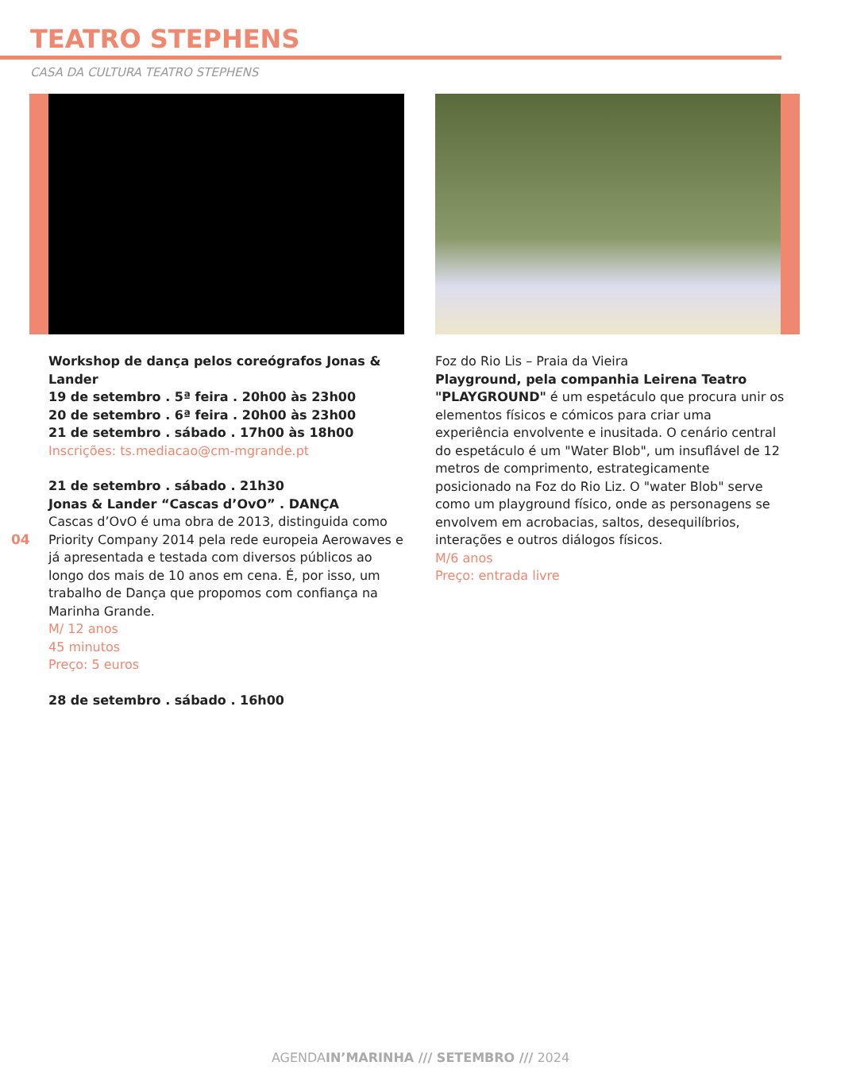TEATRO STEPHENS
CASA DA CULTURA TEATRO STEPHENS
Workshop de dança pelos coreógrafos Jonas & Lander
19 de setembro . 5ª feira . 20h00 às 23h00
20 de setembro . 6ª feira . 20h00 às 23h00
21 de setembro . sábado . 17h00 às 18h00
Inscrições: ts.mediacao@cm-mgrande.pt
21 de setembro . sábado . 21h30
Jonas & Lander “Cascas d’OvO” . DANÇA
Cascas d’OvO é uma obra de 2013, distinguida como Priority Company 2014 pela rede europeia Aerowaves e já apresentada e testada com diversos públicos ao longo dos mais de 10 anos em cena. É, por isso, um trabalho de Dança que propomos com confiança na Marinha Grande.
M/ 12 anos
45 minutos
Preço: 5 euros
28 de setembro . sábado . 16h00
04
Foz do Rio Lis – Praia da Vieira
Playground, pela companhia Leirena Teatro
"PLAYGROUND" é um espetáculo que procura unir os elementos físicos e cómicos para criar uma experiência envolvente e inusitada. O cenário central do espetáculo é um "Water Blob", um insuflável de 12 metros de comprimento, estrategicamente posicionado na Foz do Rio Liz. O "water Blob" serve como um playground físico, onde as personagens se envolvem em acrobacias, saltos, desequilíbrios, interações e outros diálogos físicos.
M/6 anos
Preço: entrada livre
AGENDAIN’MARINHA /// SETEMBRO /// 2024